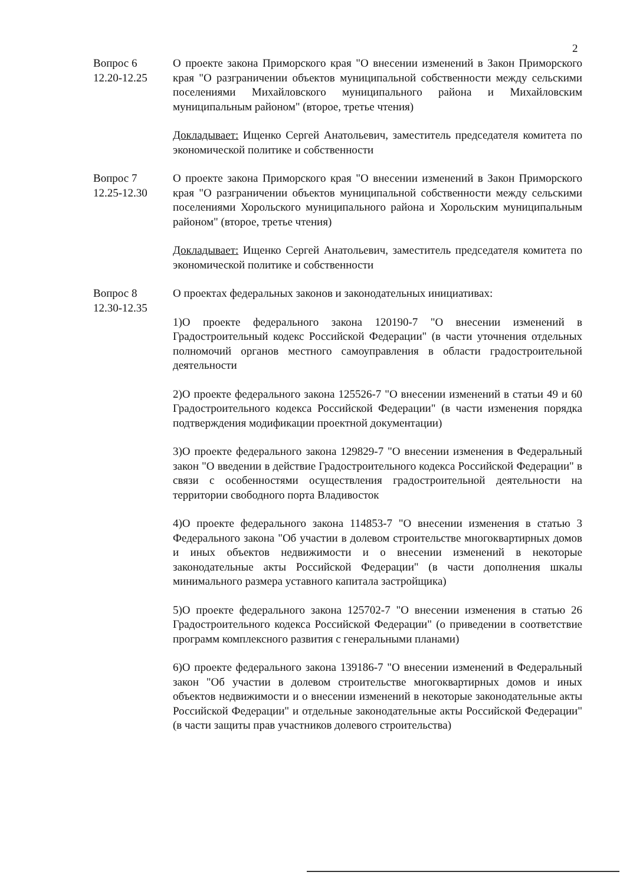2
Вопрос 6
12.20-12.25
О проекте закона Приморского края "О внесении изменений в Закон Приморского края "О разграничении объектов муниципальной собственности между сельскими поселениями Михайловского муниципального района и Михайловским муниципальным районом" (второе, третье чтения)
Докладывает: Ищенко Сергей Анатольевич, заместитель председателя комитета по экономической политике и собственности
Вопрос 7
12.25-12.30
О проекте закона Приморского края "О внесении изменений в Закон Приморского края "О разграничении объектов муниципальной собственности между сельскими поселениями Хорольского муниципального района и Хорольским муниципальным районом" (второе, третье чтения)
Докладывает: Ищенко Сергей Анатольевич, заместитель председателя комитета по экономической политике и собственности
Вопрос 8
12.30-12.35
О проектах федеральных законов и законодательных инициативах:
1)О проекте федерального закона 120190-7 "О внесении изменений в Градостроительный кодекс Российской Федерации" (в части уточнения отдельных полномочий органов местного самоуправления в области градостроительной деятельности
2)О проекте федерального закона 125526-7 "О внесении изменений в статьи 49 и 60 Градостроительного кодекса Российской Федерации" (в части изменения порядка подтверждения модификации проектной документации)
3)О проекте федерального закона 129829-7 "О внесении изменения в Федеральный закон "О введении в действие Градостроительного кодекса Российской Федерации" в связи с особенностями осуществления градостроительной деятельности на территории свободного порта Владивосток
4)О проекте федерального закона 114853-7 "О внесении изменения в статью 3 Федерального закона "Об участии в долевом строительстве многоквартирных домов и иных объектов недвижимости и о внесении изменений в некоторые законодательные акты Российской Федерации" (в части дополнения шкалы минимального размера уставного капитала застройщика)
5)О проекте федерального закона 125702-7 "О внесении изменения в статью 26 Градостроительного кодекса Российской Федерации" (о приведении в соответствие программ комплексного развития с генеральными планами)
6)О проекте федерального закона 139186-7 "О внесении изменений в Федеральный закон "Об участии в долевом строительстве многоквартирных домов и иных объектов недвижимости и о внесении изменений в некоторые законодательные акты Российской Федерации" и отдельные законодательные акты Российской Федерации" (в части защиты прав участников долевого строительства)